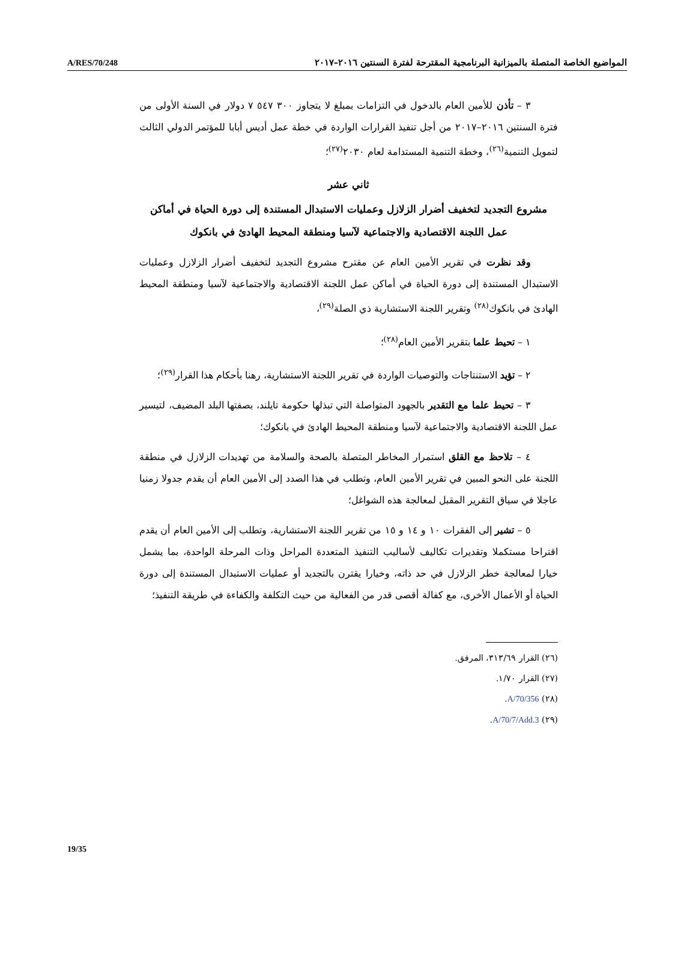A/RES/70/248 المواضيع الخاصة المتصلة بالميزانية البرنامجية المقترحة لفترة السنتين ٢٠١٦–٢٠١٧
٣ – تأذن للأمين العام بالدخول في التزامات بمبلغ لا يتجاوز ٣٠٠ ٥٤٧ ٧ دولار في السنة الأولى من فترة السنتين ٢٠١٦–٢٠١٧ من أجل تنفيذ القرارات الواردة في خطة عمل أديس أبابا للمؤتمر الدولي الثالث لتمويل التنمية<sup>(٢٦)</sup>، وخطة التنمية المستدامة لعام ٢٠٣٠<sup>(٢٧)</sup>؛
ثاني عشر
مشروع التجديد لتخفيف أضرار الزلازل وعمليات الاستبدال المستندة إلى دورة الحياة في أماكن عمل اللجنة الاقتصادية والاجتماعية لآسيا ومنطقة المحيط الهادئ في بانكوك
وقد نظرت في تقرير الأمين العام عن مقترح مشروع التجديد لتخفيف أضرار الزلازل وعمليات الاستبدال المستندة إلى دورة الحياة في أماكن عمل اللجنة الاقتصادية والاجتماعية لآسيا ومنطقة المحيط الهادئ في بانكوك<sup>(٢٨)</sup> وتقرير اللجنة الاستشارية ذي الصلة<sup>(٢٩)</sup>،
١ – تحيط علما بتقرير الأمين العام<sup>(٢٨)</sup>؛
٢ – تؤيد الاستنتاجات والتوصيات الواردة في تقرير اللجنة الاستشارية، رهنا بأحكام هذا القرار<sup>(٢٩)</sup>؛
٣ – تحيط علما مع التقدير بالجهود المتواصلة التي تبذلها حكومة تايلند، بصفتها البلد المضيف، لتيسير عمل اللجنة الاقتصادية والاجتماعية لآسيا ومنطقة المحيط الهادئ في بانكوك؛
٤ – تلاحظ مع القلق استمرار المخاطر المتصلة بالصحة والسلامة من تهديدات الزلازل في منطقة اللجنة على النحو المبين في تقرير الأمين العام، وتطلب في هذا الصدد إلى الأمين العام أن يقدم جدولا زمنيا عاجلا في سياق التقرير المقبل لمعالجة هذه الشواغل؛
٥ – تشير إلى الفقرات ١٠ و ١٤ و ١٥ من تقرير اللجنة الاستشارية، وتطلب إلى الأمين العام أن يقدم اقتراحا مستكملا وتقديرات تكاليف لأساليب التنفيذ المتعددة المراحل وذات المرحلة الواحدة، بما يشمل خيارا لمعالجة خطر الزلازل في حد ذاته، وخيارا يقترن بالتجديد أو عمليات الاستبدال المستندة إلى دورة الحياة أو الأعمال الأخرى، مع كفالة أقصى قدر من الفعالية من حيث التكلفة والكفاءة في طريقة التنفيذ؛
(٢٦) القرار ٣١٣/٦٩، المرفق.
(٢٧) القرار ١/٧٠.
(٢٨) A/70/356.
(٢٩) A/70/7/Add.3.
19/35